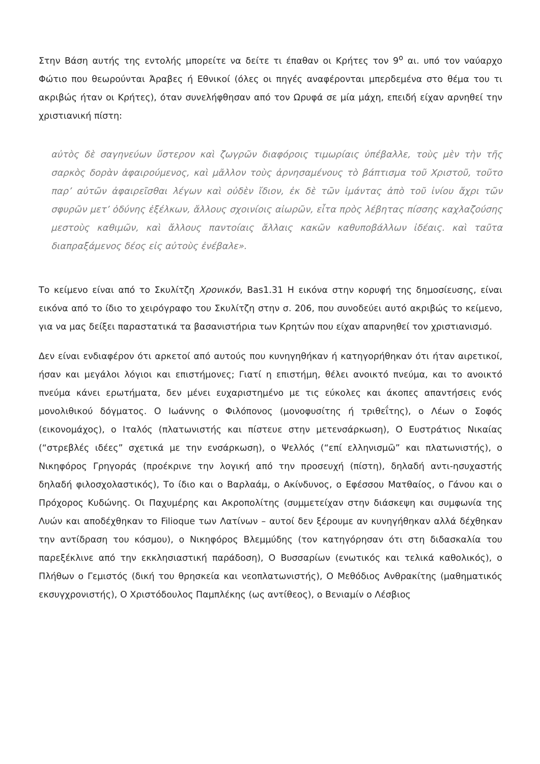Στην Βάση αυτής της εντολής μπορείτε να δείτε τι έπαθαν οι Κρήτες τον 9<sup>ο</sup> αι. υπό τον ναύαρχο Φώτιο που θεωρούνται Άραβες ή Εθνικοί (όλες οι πηγές αναφέρονται μπερδεμένα στο θέμα του τι ακριβώς ήταν οι Κρήτες), όταν συνελήφθησαν από τον Ωρυφά σε μία μάχη, επειδή είχαν αρνηθεί την χριστιανική πίστη:
αὐτὸς δὲ σαγηνεύων ὕστερον καὶ ζωγρῶν διαφόροις τιμωρίαις ὑπέβαλλε, τοὺς μὲν τὴν τῆς σαρκὸς δορὰν ἀφαιρούμενος, καὶ μᾶλλον τοὺς ἀρνησαμένους τὸ βάπτισμα τοῦ Χριστοῦ, τοῦτο παρ’ αὐτῶν ἀφαιρεῖσθαι λέγων καὶ οὐδὲν ἴδιον, ἐκ δὲ τῶν ἱμάντας ἀπὸ τοῦ ἰνίου ἄχρι τῶν σφυρῶν μετ’ ὀδύνης ἐξέλκων, ἄλλους σχοινίοις αἰωρῶν, εἶτα πρὸς λέβητας πίσσης καχλαζούσης μεστοὺς καθιμῶν, καὶ ἄλλους παντοίαις ἄλλαις κακῶν καθυποβάλλων ἰδέαις. καὶ ταῦτα διαπραξάμενος δέος εἰς αὐτοὺς ἐνέβαλε».
Το κείμενο είναι από το Σκυλίτζη Χρονικόν, Bas1.31 Η εικόνα στην κορυφή της δημοσίευσης, είναι εικόνα από το ίδιο το χειρόγραφο του Σκυλίτζη στην σ. 206, που συνοδεύει αυτό ακριβώς το κείμενο, για να μας δείξει παραστατικά τα βασανιστήρια των Κρητών που είχαν απαρνηθεί τον χριστιανισμό.
Δεν είναι ενδιαφέρον ότι αρκετοί από αυτούς που κυνηγηθήκαν ή κατηγορήθηκαν ότι ήταν αιρετικοί, ήσαν και μεγάλοι λόγιοι και επιστήμονες; Γιατί η επιστήμη, θέλει ανοικτό πνεύμα, και το ανοικτό πνεύμα κάνει ερωτήματα, δεν μένει ευχαριστημένο με τις εύκολες και άκοπες απαντήσεις ενός μονολιθικού δόγματος. Ο Ιωάννης ο Φιλόπονος (μονοφυσίτης ή τριθεΐτης), ο Λέων ο Σοφός (εικονομάχος), ο Ιταλός (πλατωνιστής και πίστευε στην μετενσάρκωση), Ο Ευστράτιος Νικαίας (“στρεβλές ιδέες” σχετικά με την ενσάρκωση), ο Ψελλός (“επί ελληνισμῶ” και πλατωνιστής), ο Νικηφόρος Γρηγοράς (προέκρινε την λογική από την προσευχή (πίστη), δηλαδή αντι-ησυχαστής δηλαδή φιλοσχολαστικός), Το ίδιο και ο Βαρλαάμ, ο Ακίνδυνος, ο Εφέσσου Ματθαίος, ο Γάνου και ο Πρόχορος Κυδώνης. Οι Παχυμέρης και Ακροπολίτης (συμμετείχαν στην διάσκεψη και συμφωνία της Λυών και αποδέχθηκαν το Filioque των Λατίνων – αυτοί δεν ξέρουμε αν κυνηγήθηκαν αλλά δέχθηκαν την αντίδραση του κόσμου), ο Νικηφόρος Βλεμμύδης (τον κατηγόρησαν ότι στη διδασκαλία του παρεξέκλινε από την εκκλησιαστική παράδοση), Ο Βυσσαρίων (ενωτικός και τελικά καθολικός), ο Πλήθων ο Γεμιστός (δική του θρησκεία και νεοπλατωνιστής), Ο Μεθόδιος Ανθρακίτης (μαθηματικός εκσυγχρονιστής), Ο Χριστόδουλος Παμπλέκης (ως αντίθεος), ο Βενιαμίν ο Λέσβιος